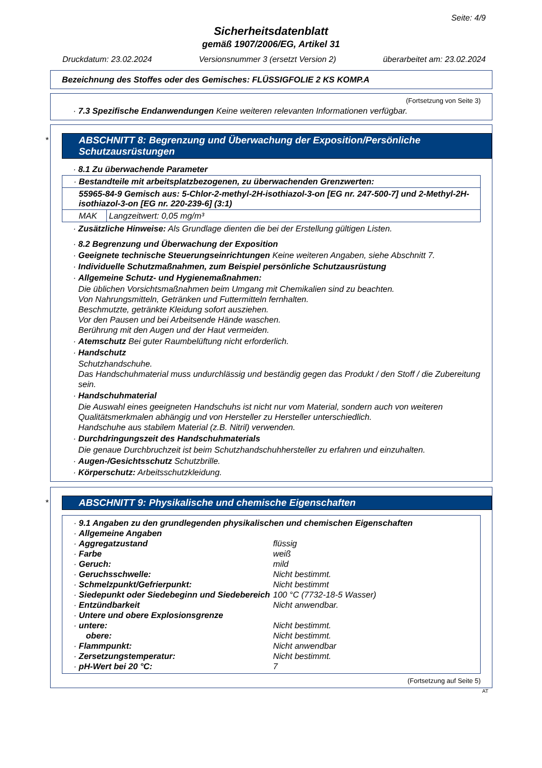Seite: 4/9
Sicherheitsdatenblatt
gemäß 1907/2006/EG, Artikel 31
Druckdatum: 23.02.2024 Versionsnummer 3 (ersetzt Version 2) überarbeitet am: 23.02.2024
Bezeichnung des Stoffes oder des Gemisches: FLÜSSIGFOLIE 2 KS KOMP.A
(Fortsetzung von Seite 3)
· 7.3 Spezifische Endanwendungen Keine weiteren relevanten Informationen verfügbar.
*
ABSCHNITT 8: Begrenzung und Überwachung der Exposition/Persönliche Schutzausrüstungen
· 8.1 Zu überwachende Parameter
| · Bestandteile mit arbeitsplatzbezogenen, zu überwachenden Grenzwerten: | |
| 55965-84-9 Gemisch aus: 5-Chlor-2-methyl-2H-isothiazol-3-on [EG nr. 247-500-7] und 2-Methyl-2H-isothiazol-3-on [EG nr. 220-239-6] (3:1) | |
| MAK | Langzeitwert: 0,05 mg/m³ |
· Zusätzliche Hinweise: Als Grundlage dienten die bei der Erstellung gültigen Listen.
· 8.2 Begrenzung und Überwachung der Exposition
· Geeignete technische Steuerungseinrichtungen Keine weiteren Angaben, siehe Abschnitt 7.
· Individuelle Schutzmaßnahmen, zum Beispiel persönliche Schutzausrüstung
· Allgemeine Schutz- und Hygienemaßnahmen:
Die üblichen Vorsichtsmaßnahmen beim Umgang mit Chemikalien sind zu beachten.
Von Nahrungsmitteln, Getränken und Futtermitteln fernhalten.
Beschmutzte, getränkte Kleidung sofort ausziehen.
Vor den Pausen und bei Arbeitsende Hände waschen.
Berührung mit den Augen und der Haut vermeiden.
· Atemschutz Bei guter Raumbelüftung nicht erforderlich.
· Handschutz
Schutzhandschuhe.
Das Handschuhmaterial muss undurchlässig und beständig gegen das Produkt / den Stoff / die Zubereitung sein.
· Handschuhmaterial
Die Auswahl eines geeigneten Handschuhs ist nicht nur vom Material, sondern auch von weiteren Qualitätsmerkmalen abhängig und von Hersteller zu Hersteller unterschiedlich.
Handschuhe aus stabilem Material (z.B. Nitril) verwenden.
· Durchdringungszeit des Handschuhmaterials
Die genaue Durchbruchzeit ist beim Schutzhandschuhhersteller zu erfahren und einzuhalten.
· Augen-/Gesichtsschutz Schutzbrille.
· Körperschutz: Arbeitsschutzkleidung.
*
ABSCHNITT 9: Physikalische und chemische Eigenschaften
| · 9.1 Angaben zu den grundlegenden physikalischen und chemischen Eigenschaften | |
| · Allgemeine Angaben | |
| · Aggregatzustand | flüssig |
| · Farbe | weiß |
| · Geruch: | mild |
| · Geruchsschwelle: | Nicht bestimmt. |
| · Schmelzpunkt/Gefrierpunkt: | Nicht bestimmt |
| · Siedepunkt oder Siedebeginn und Siedebereich | 100 °C (7732-18-5 Wasser) |
| · Entzündbarkeit | Nicht anwendbar. |
| · Untere und obere Explosionsgrenze | |
| · untere: | Nicht bestimmt. |
| obere: | Nicht bestimmt. |
| · Flammpunkt: | Nicht anwendbar |
| · Zersetzungstemperatur: | Nicht bestimmt. |
| · pH-Wert bei 20 °C: | 7 |
(Fortsetzung auf Seite 5)
AT